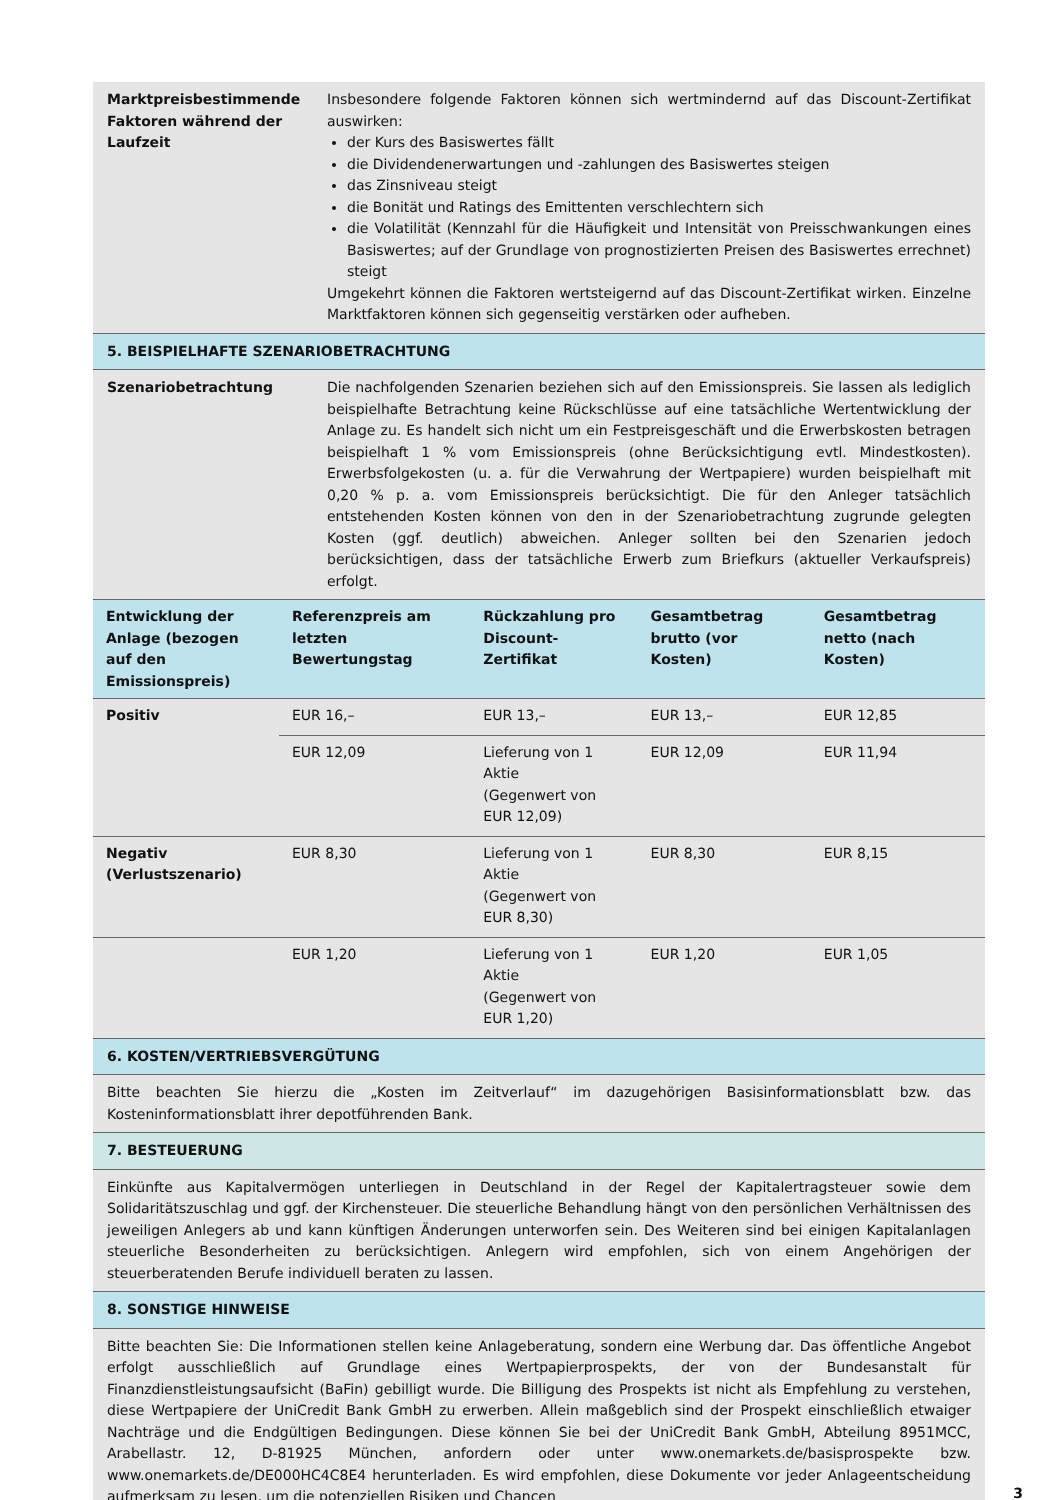Marktpreisbestimmende Faktoren während der Laufzeit
Insbesondere folgende Faktoren können sich wertmindernd auf das Discount-Zertifikat auswirken:
der Kurs des Basiswertes fällt
die Dividendenerwartungen und -zahlungen des Basiswertes steigen
das Zinsniveau steigt
die Bonität und Ratings des Emittenten verschlechtern sich
die Volatilität (Kennzahl für die Häufigkeit und Intensität von Preisschwankungen eines Basiswertes; auf der Grundlage von prognostizierten Preisen des Basiswertes errechnet) steigt
Umgekehrt können die Faktoren wertsteigernd auf das Discount-Zertifikat wirken. Einzelne Marktfaktoren können sich gegenseitig verstärken oder aufheben.
5. BEISPIELHAFTE SZENARIOBETRACHTUNG
Szenariobetrachtung Die nachfolgenden Szenarien beziehen sich auf den Emissionspreis. Sie lassen als lediglich beispielhafte Betrachtung keine Rückschlüsse auf eine tatsächliche Wertentwicklung der Anlage zu. Es handelt sich nicht um ein Festpreisgeschäft und die Erwerbskosten betragen beispielhaft 1 % vom Emissionspreis (ohne Berücksichtigung evtl. Mindestkosten). Erwerbsfolgekosten (u. a. für die Verwahrung der Wertpapiere) wurden beispielhaft mit 0,20 % p. a. vom Emissionspreis berücksichtigt. Die für den Anleger tatsächlich entstehenden Kosten können von den in der Szenariobetrachtung zugrunde gelegten Kosten (ggf. deutlich) abweichen. Anleger sollten bei den Szenarien jedoch berücksichtigen, dass der tatsächliche Erwerb zum Briefkurs (aktueller Verkaufspreis) erfolgt.
| Entwicklung der Anlage (bezogen auf den Emissionspreis) | Referenzpreis am letzten Bewertungstag | Rückzahlung pro Discount-Zertifikat | Gesamtbetrag brutto (vor Kosten) | Gesamtbetrag netto (nach Kosten) |
| --- | --- | --- | --- | --- |
| Positiv | EUR 16,– | EUR 13,– | EUR 13,– | EUR 12,85 |
| | EUR 12,09 | Lieferung von 1 Aktie (Gegenwert von EUR 12,09) | EUR 12,09 | EUR 11,94 |
| Negativ (Verlustszenario) | EUR 8,30 | Lieferung von 1 Aktie (Gegenwert von EUR 8,30) | EUR 8,30 | EUR 8,15 |
| | EUR 1,20 | Lieferung von 1 Aktie (Gegenwert von EUR 1,20) | EUR 1,20 | EUR 1,05 |
6. KOSTEN/VERTRIEBSVERGÜTUNG
Bitte beachten Sie hierzu die „Kosten im Zeitverlauf“ im dazugehörigen Basisinformationsblatt bzw. das Kosteninformationsblatt ihrer depotführenden Bank.
7. BESTEUERUNG
Einkünfte aus Kapitalvermögen unterliegen in Deutschland in der Regel der Kapitalertragsteuer sowie dem Solidaritätszuschlag und ggf. der Kirchensteuer. Die steuerliche Behandlung hängt von den persönlichen Verhältnissen des jeweiligen Anlegers ab und kann künftigen Änderungen unterworfen sein. Des Weiteren sind bei einigen Kapitalanlagen steuerliche Besonderheiten zu berücksichtigen. Anlegern wird empfohlen, sich von einem Angehörigen der steuerberatenden Berufe individuell beraten zu lassen.
8. SONSTIGE HINWEISE
Bitte beachten Sie: Die Informationen stellen keine Anlageberatung, sondern eine Werbung dar. Das öffentliche Angebot erfolgt ausschließlich auf Grundlage eines Wertpapierprospekts, der von der Bundesanstalt für Finanzdienstleistungsaufsicht (BaFin) gebilligt wurde. Die Billigung des Prospekts ist nicht als Empfehlung zu verstehen, diese Wertpapiere der UniCredit Bank GmbH zu erwerben. Allein maßgeblich sind der Prospekt einschließlich etwaiger Nachträge und die Endgültigen Bedingungen. Diese können Sie bei der UniCredit Bank GmbH, Abteilung 8951MCC, Arabellastr. 12, D-81925 München, anfordern oder unter www.onemarkets.de/basisprospekte bzw. www.onemarkets.de/DE000HC4C8E4 herunterladen. Es wird empfohlen, diese Dokumente vor jeder Anlageentscheidung aufmerksam zu lesen, um die potenziellen Risiken und Chancen
3